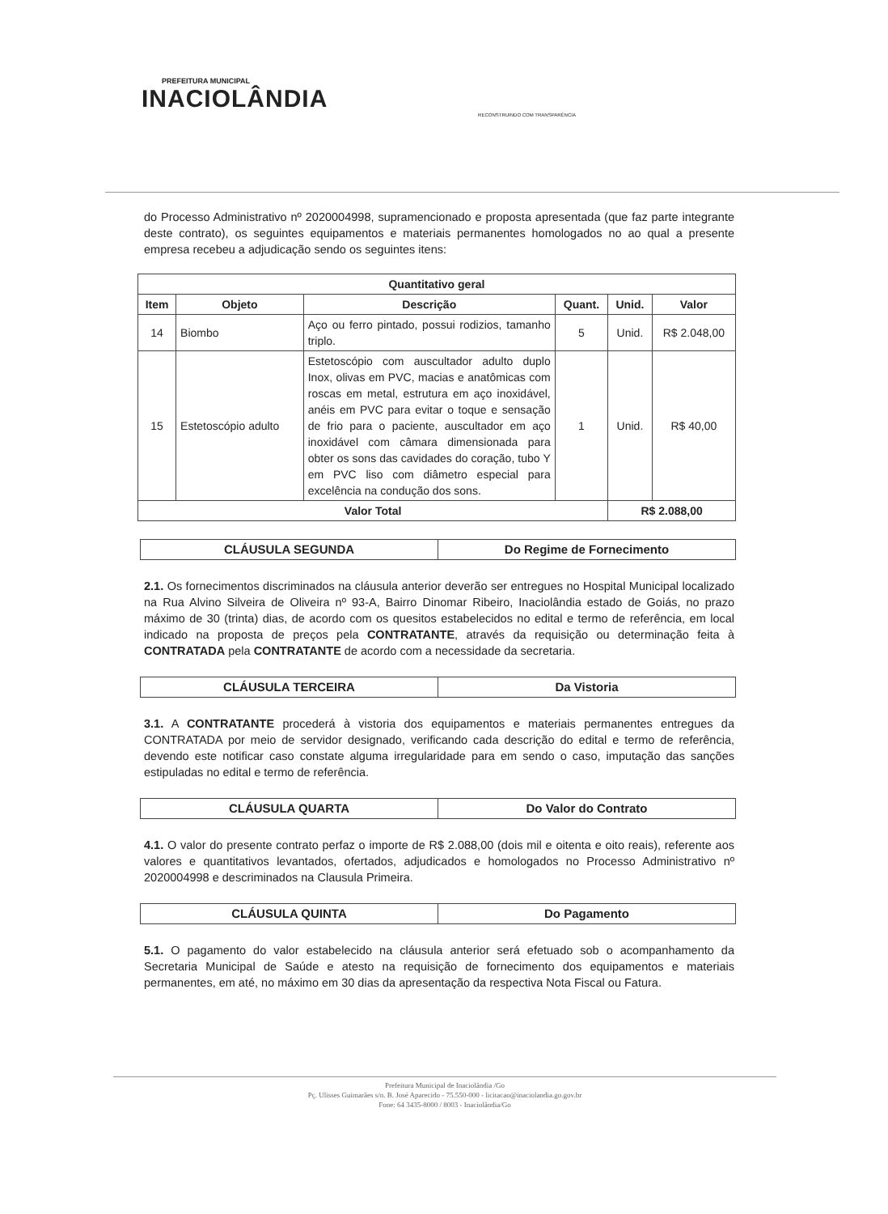PREFEITURA MUNICIPAL
INACIOLÂNDIA
RECONSTRUINDO COM TRANSPARÊNCIA
do Processo Administrativo nº 2020004998, supramencionado e proposta apresentada (que faz parte integrante deste contrato), os seguintes equipamentos e materiais permanentes homologados no ao qual a presente empresa recebeu a adjudicação sendo os seguintes itens:
| Quantitativo geral | | | | | |
| --- | --- | --- | --- | --- | --- |
| Item | Objeto | Descrição | Quant. | Unid. | Valor |
| 14 | Biombo | Aço ou ferro pintado, possui rodizios, tamanho triplo. | 5 | Unid. | R$ 2.048,00 |
| 15 | Estetoscópio adulto | Estetoscópio com auscultador adulto duplo Inox, olivas em PVC, macias e anatômicas com roscas em metal, estrutura em aço inoxidável, anéis em PVC para evitar o toque e sensação de frio para o paciente, auscultador em aço inoxidável com câmara dimensionada para obter os sons das cavidades do coração, tubo Y em PVC liso com diâmetro especial para excelência na condução dos sons. | 1 | Unid. | R$ 40,00 |
| Valor Total | | | | R$ 2.088,00 | |
CLÁUSULA SEGUNDA Do Regime de Fornecimento
2.1. Os fornecimentos discriminados na cláusula anterior deverão ser entregues no Hospital Municipal localizado na Rua Alvino Silveira de Oliveira nº 93-A, Bairro Dinomar Ribeiro, Inaciolândia estado de Goiás, no prazo máximo de 30 (trinta) dias, de acordo com os quesitos estabelecidos no edital e termo de referência, em local indicado na proposta de preços pela CONTRATANTE, através da requisição ou determinação feita à CONTRATADA pela CONTRATANTE de acordo com a necessidade da secretaria.
CLÁUSULA TERCEIRA Da Vistoria
3.1. A CONTRATANTE procederá à vistoria dos equipamentos e materiais permanentes entregues da CONTRATADA por meio de servidor designado, verificando cada descrição do edital e termo de referência, devendo este notificar caso constate alguma irregularidade para em sendo o caso, imputação das sanções estipuladas no edital e termo de referência.
CLÁUSULA QUARTA Do Valor do Contrato
4.1. O valor do presente contrato perfaz o importe de R$ 2.088,00 (dois mil e oitenta e oito reais), referente aos valores e quantitativos levantados, ofertados, adjudicados e homologados no Processo Administrativo nº 2020004998 e descriminados na Clausula Primeira.
CLÁUSULA QUINTA Do Pagamento
5.1. O pagamento do valor estabelecido na cláusula anterior será efetuado sob o acompanhamento da Secretaria Municipal de Saúde e atesto na requisição de fornecimento dos equipamentos e materiais permanentes, em até, no máximo em 30 dias da apresentação da respectiva Nota Fiscal ou Fatura.
Prefeitura Municipal de Inaciolândia /Go
Pç. Ulisses Guimarães s/n. B. José Aparecido - 75.550-000 - licitacao@inaciolandia.go.gov.br
Fone: 64 3435-8000 / 8003 - Inaciolândia/Go